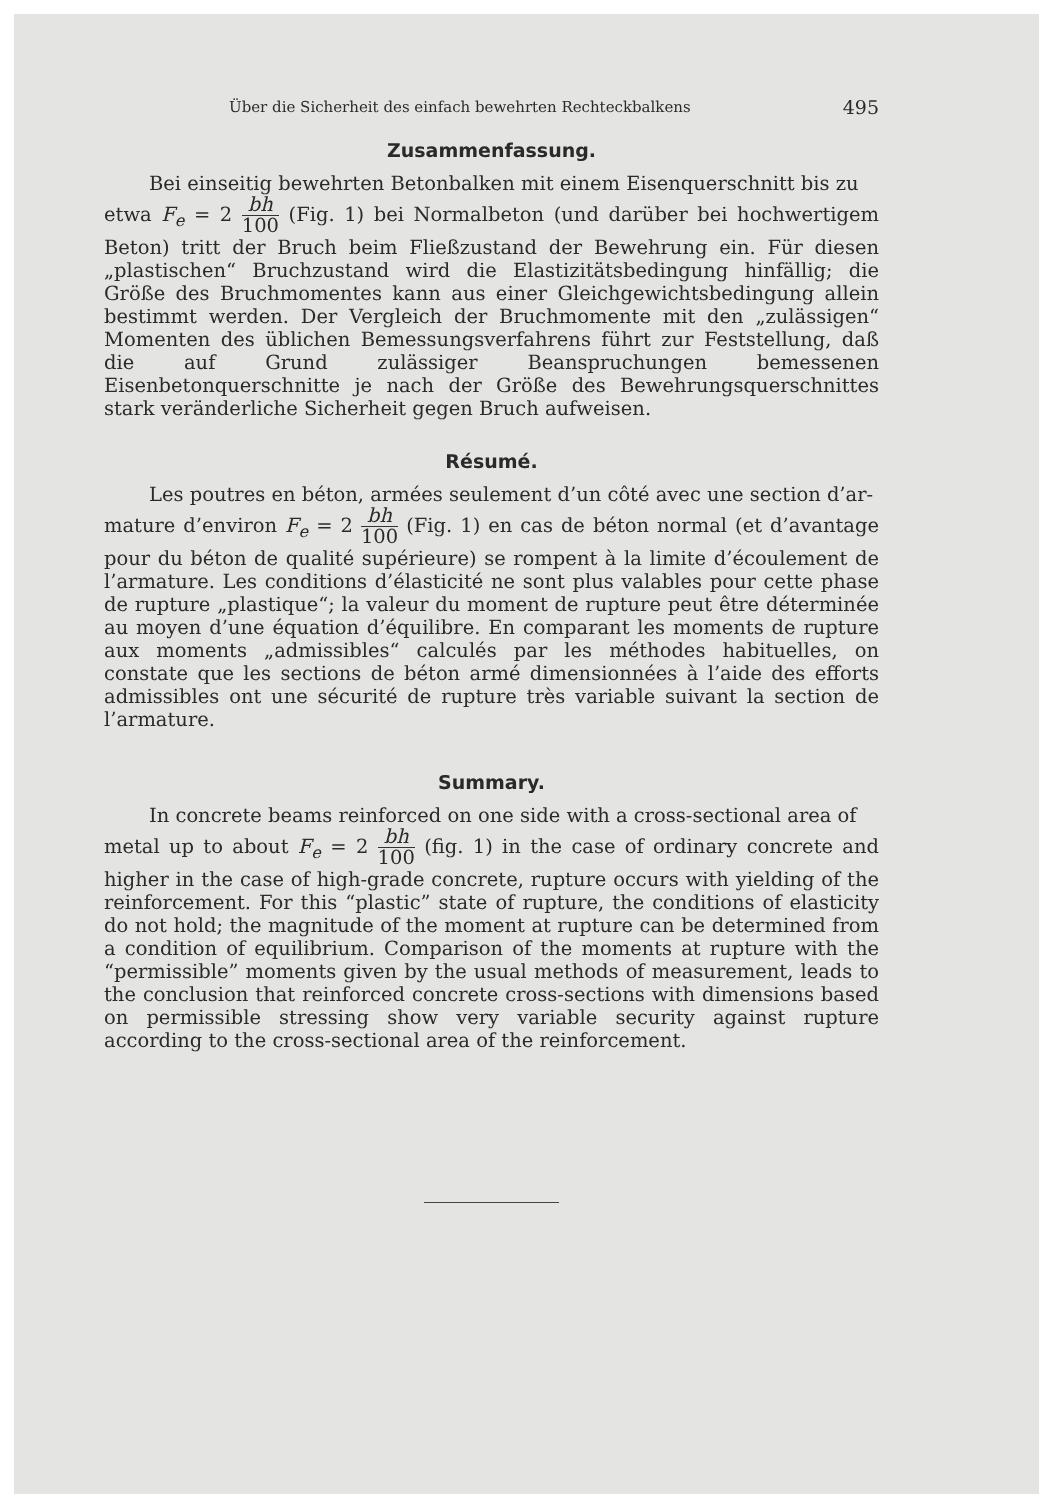Über die Sicherheit des einfach bewehrten Rechteckbalkens 495
Zusammenfassung.
Bei einseitig bewehrten Betonbalken mit einem Eisenquerschnitt bis zu
etwa F<sub>e</sub> = 2 bh 100 (Fig. 1) bei Normalbeton (und darüber bei hochwertigem Beton) tritt der Bruch beim Fließzustand der Bewehrung ein. Für diesen „plastischen“ Bruchzustand wird die Elastizitätsbedingung hinfällig; die Größe des Bruchmomentes kann aus einer Gleichgewichtsbedingung allein bestimmt werden. Der Vergleich der Bruchmomente mit den „zulässigen“ Momenten des üblichen Bemessungsverfahrens führt zur Feststellung, daß die auf Grund zulässiger Beanspruchungen bemessenen Eisenbetonquerschnitte je nach der Größe des Bewehrungsquerschnittes stark veränderliche Sicherheit gegen Bruch aufweisen.
Résumé.
Les poutres en béton, armées seulement d’un côté avec une section d’ar-
mature d’environ F<sub>e</sub> = 2 bh 100 (Fig. 1) en cas de béton normal (et d’avantage pour du béton de qualité supérieure) se rompent à la limite d’écoulement de l’armature. Les conditions d’élasticité ne sont plus valables pour cette phase de rupture „plastique“; la valeur du moment de rupture peut être déterminée au moyen d’une équation d’équilibre. En comparant les moments de rupture aux moments „admissibles“ calculés par les méthodes habituelles, on constate que les sections de béton armé dimensionnées à l’aide des efforts admissibles ont une sécurité de rupture très variable suivant la section de l’armature.
Summary.
In concrete beams reinforced on one side with a cross-sectional area of
metal up to about F<sub>e</sub> = 2 bh 100 (fig. 1) in the case of ordinary concrete and higher in the case of high-grade concrete, rupture occurs with yielding of the reinforcement. For this “plastic” state of rupture, the conditions of elasticity do not hold; the magnitude of the moment at rupture can be determined from a condition of equilibrium. Comparison of the moments at rupture with the “permissible” moments given by the usual methods of measurement, leads to the conclusion that reinforced concrete cross-sections with dimensions based on permissible stressing show very variable security against rupture according to the cross-sectional area of the reinforcement.